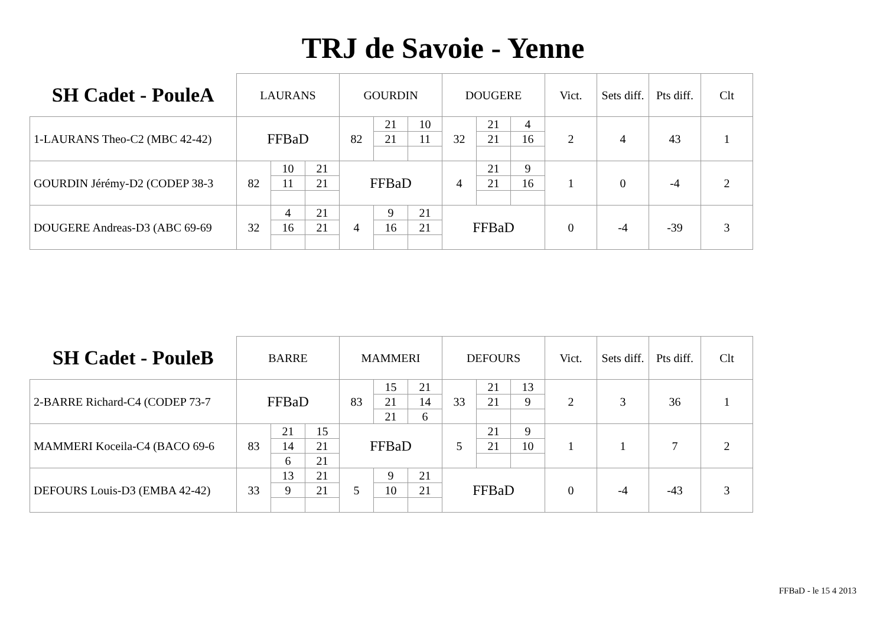TRJ de Savoie - Yenne
| SH Cadet - PouleA | LAURANS | | | GOURDIN | | | DOUGERE | | | Vict. | Sets diff. | Pts diff. | Clt |
| 1-LAURANS Theo-C2 (MBC 42-42) | FFBaD | | | 82 | 21 | 10 | 32 | 21 | 4 | 2 | 4 | 43 | 1 |
| | | | | | 21 | 11 | | 21 | 16 | | | | |
| GOURDIN Jérémy-D2 (CODEP 38-3 | 82 | 10 | 21 | FFBaD | | | 4 | 21 | 9 | 1 | 0 | -4 | 2 |
| | | 11 | 21 | | | | | 21 | 16 | | | | |
| DOUGERE Andreas-D3 (ABC 69-69 | 32 | 4 | 21 | 4 | 9 | 21 | FFBaD | | | 0 | -4 | -39 | 3 |
| | | 16 | 21 | | 16 | 21 | | | | | | | |
| SH Cadet - PouleB | BARRE | | | MAMMERI | | | DEFOURS | | | Vict. | Sets diff. | Pts diff. | Clt |
| 2-BARRE Richard-C4 (CODEP 73-7 | FFBaD | | | 83 | 15 | 21 | 33 | 21 | 13 | 2 | 3 | 36 | 1 |
| | | | | | 21 | 14 | | 21 | 9 | | | | |
| | | | | | 21 | 6 | | | | | | | |
| MAMMERI Koceila-C4 (BACO 69-6 | 83 | 21 | 15 | FFBaD | | | 5 | 21 | 9 | 1 | 1 | 7 | 2 |
| | | 14 | 21 | | | | | 21 | 10 | | | | |
| | | 6 | 21 | | | | | | | | | | |
| DEFOURS Louis-D3 (EMBA 42-42) | 33 | 13 | 21 | 5 | 9 | 21 | FFBaD | | | 0 | -4 | -43 | 3 |
| | | 9 | 21 | | 10 | 21 | | | | | | | |
FFBaD - le 15 4 2013